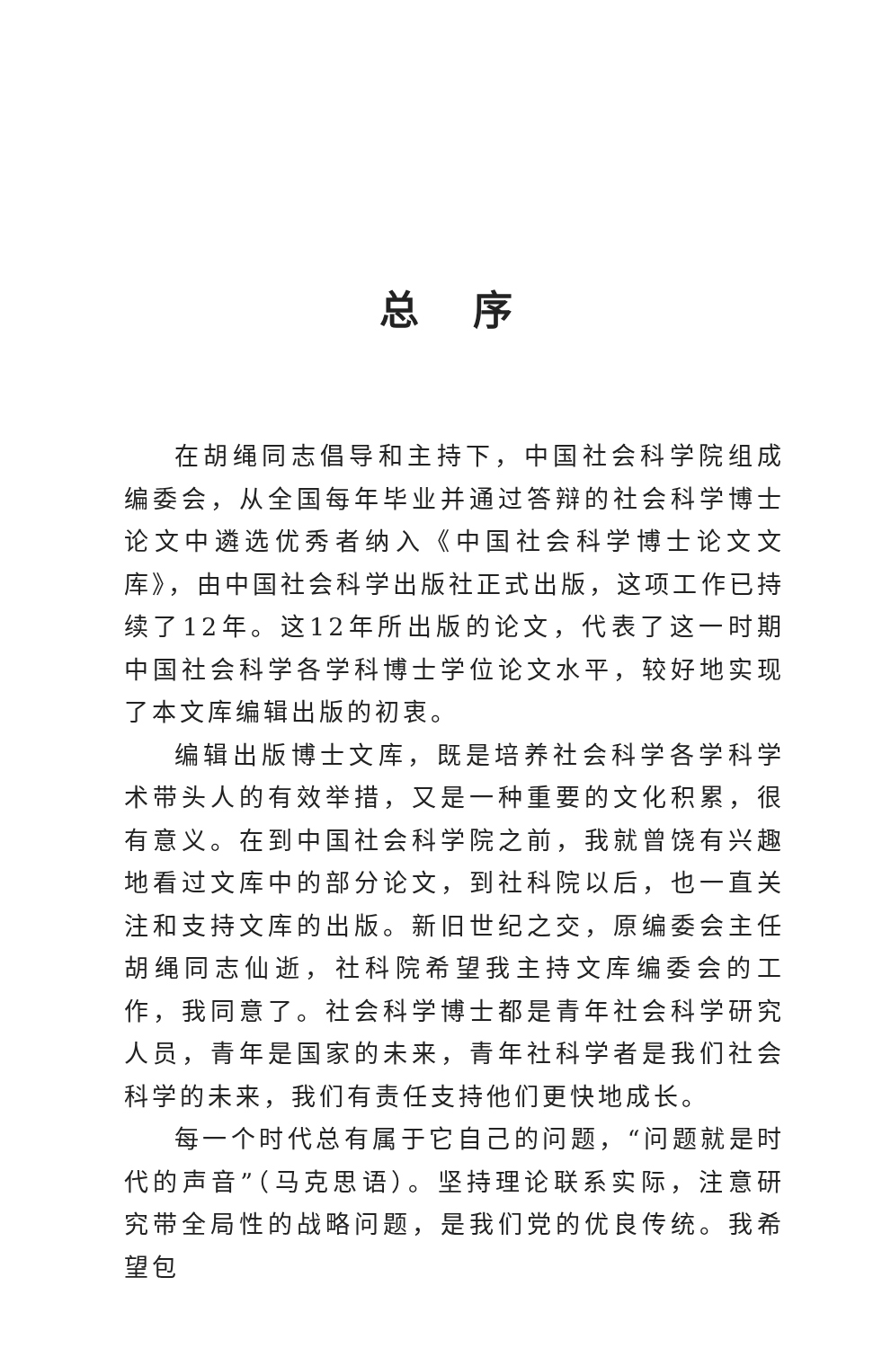总序
在胡绳同志倡导和主持下，中国社会科学院组成编委会，从全国每年毕业并通过答辩的社会科学博士论文中遴选优秀者纳入《中国社会科学博士论文文库》，由中国社会科学出版社正式出版，这项工作已持续了12年。这12年所出版的论文，代表了这一时期中国社会科学各学科博士学位论文水平，较好地实现了本文库编辑出版的初衷。
编辑出版博士文库，既是培养社会科学各学科学术带头人的有效举措，又是一种重要的文化积累，很有意义。在到中国社会科学院之前，我就曾饶有兴趣地看过文库中的部分论文，到社科院以后，也一直关注和支持文库的出版。新旧世纪之交，原编委会主任胡绳同志仙逝，社科院希望我主持文库编委会的工作，我同意了。社会科学博士都是青年社会科学研究人员，青年是国家的未来，青年社科学者是我们社会科学的未来，我们有责任支持他们更快地成长。
每一个时代总有属于它自己的问题，“问题就是时代的声音”（马克思语）。坚持理论联系实际，注意研究带全局性的战略问题，是我们党的优良传统。我希望包